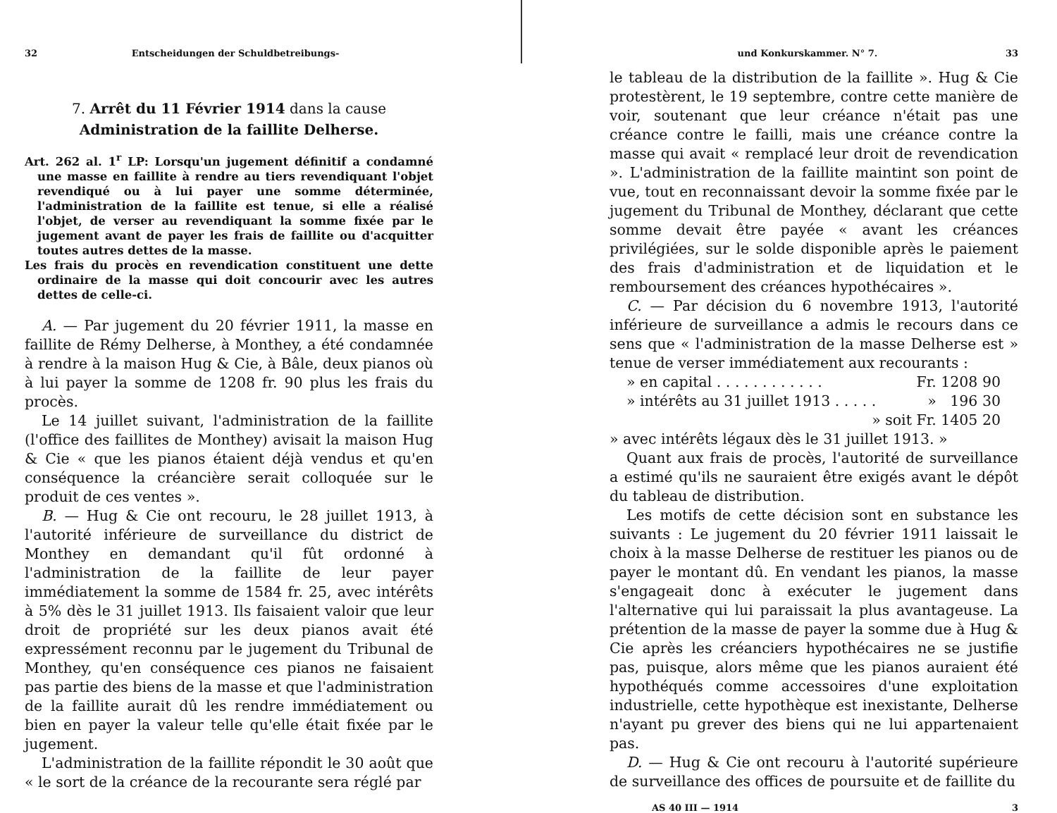32 Entscheidungen der Schuldbetreibungs-
7. Arrêt du 11 Février 1914 dans la cause
Administration de la faillite Delherse.
Art. 262 al. 1<sup>r</sup> LP: Lorsqu'un jugement définitif a condamné une masse en faillite à rendre au tiers revendiquant l'objet revendiqué ou à lui payer une somme déterminée, l'administration de la faillite est tenue, si elle a réalisé l'objet, de verser au revendiquant la somme fixée par le jugement avant de payer les frais de faillite ou d'acquitter toutes autres dettes de la masse.
Les frais du procès en revendication constituent une dette ordinaire de la masse qui doit concourir avec les autres dettes de celle-ci.
A. — Par jugement du 20 février 1911, la masse en faillite de Rémy Delherse, à Monthey, a été condamnée à rendre à la maison Hug & Cie, à Bâle, deux pianos où à lui payer la somme de 1208 fr. 90 plus les frais du procès.
Le 14 juillet suivant, l'administration de la faillite (l'office des faillites de Monthey) avisait la maison Hug & Cie « que les pianos étaient déjà vendus et qu'en conséquence la créancière serait colloquée sur le produit de ces ventes ».
B. — Hug & Cie ont recouru, le 28 juillet 1913, à l'autorité inférieure de surveillance du district de Monthey en demandant qu'il fût ordonné à l'administration de la faillite de leur payer immédiatement la somme de 1584 fr. 25, avec intérêts à 5% dès le 31 juillet 1913. Ils faisaient valoir que leur droit de propriété sur les deux pianos avait été expressément reconnu par le jugement du Tribunal de Monthey, qu'en conséquence ces pianos ne faisaient pas partie des biens de la masse et que l'administration de la faillite aurait dû les rendre immédiatement ou bien en payer la valeur telle qu'elle était fixée par le jugement.
L'administration de la faillite répondit le 30 août que « le sort de la créance de la recourante sera réglé par
und Konkurskammer. N° 7. 33
le tableau de la distribution de la faillite ». Hug & Cie protestèrent, le 19 septembre, contre cette manière de voir, soutenant que leur créance n'était pas une créance contre le failli, mais une créance contre la masse qui avait « remplacé leur droit de revendication ». L'administration de la faillite maintint son point de vue, tout en reconnaissant devoir la somme fixée par le jugement du Tribunal de Monthey, déclarant que cette somme devait être payée « avant les créances privilégiées, sur le solde disponible après le paiement des frais d'administration et de liquidation et le remboursement des créances hypothécaires ».
C. — Par décision du 6 novembre 1913, l'autorité inférieure de surveillance a admis le recours dans ce sens que « l'administration de la masse Delherse est » tenue de verser immédiatement aux recourants :
» en capital . . . . . . . . . . . . Fr. 1208 90
» intérêts au 31 juillet 1913 . . . . . » 196 30
» soit Fr. 1405 20
» avec intérêts légaux dès le 31 juillet 1913. »
Quant aux frais de procès, l'autorité de surveillance a estimé qu'ils ne sauraient être exigés avant le dépôt du tableau de distribution.
Les motifs de cette décision sont en substance les suivants : Le jugement du 20 février 1911 laissait le choix à la masse Delherse de restituer les pianos ou de payer le montant dû. En vendant les pianos, la masse s'engageait donc à exécuter le jugement dans l'alternative qui lui paraissait la plus avantageuse. La prétention de la masse de payer la somme due à Hug & Cie après les créanciers hypothécaires ne se justifie pas, puisque, alors même que les pianos auraient été hypothéqués comme accessoires d'une exploitation industrielle, cette hypothèque est inexistante, Delherse n'ayant pu grever des biens qui ne lui appartenaient pas.
D. — Hug & Cie ont recouru à l'autorité supérieure de surveillance des offices de poursuite et de faillite du
AS 40 III — 1914 3